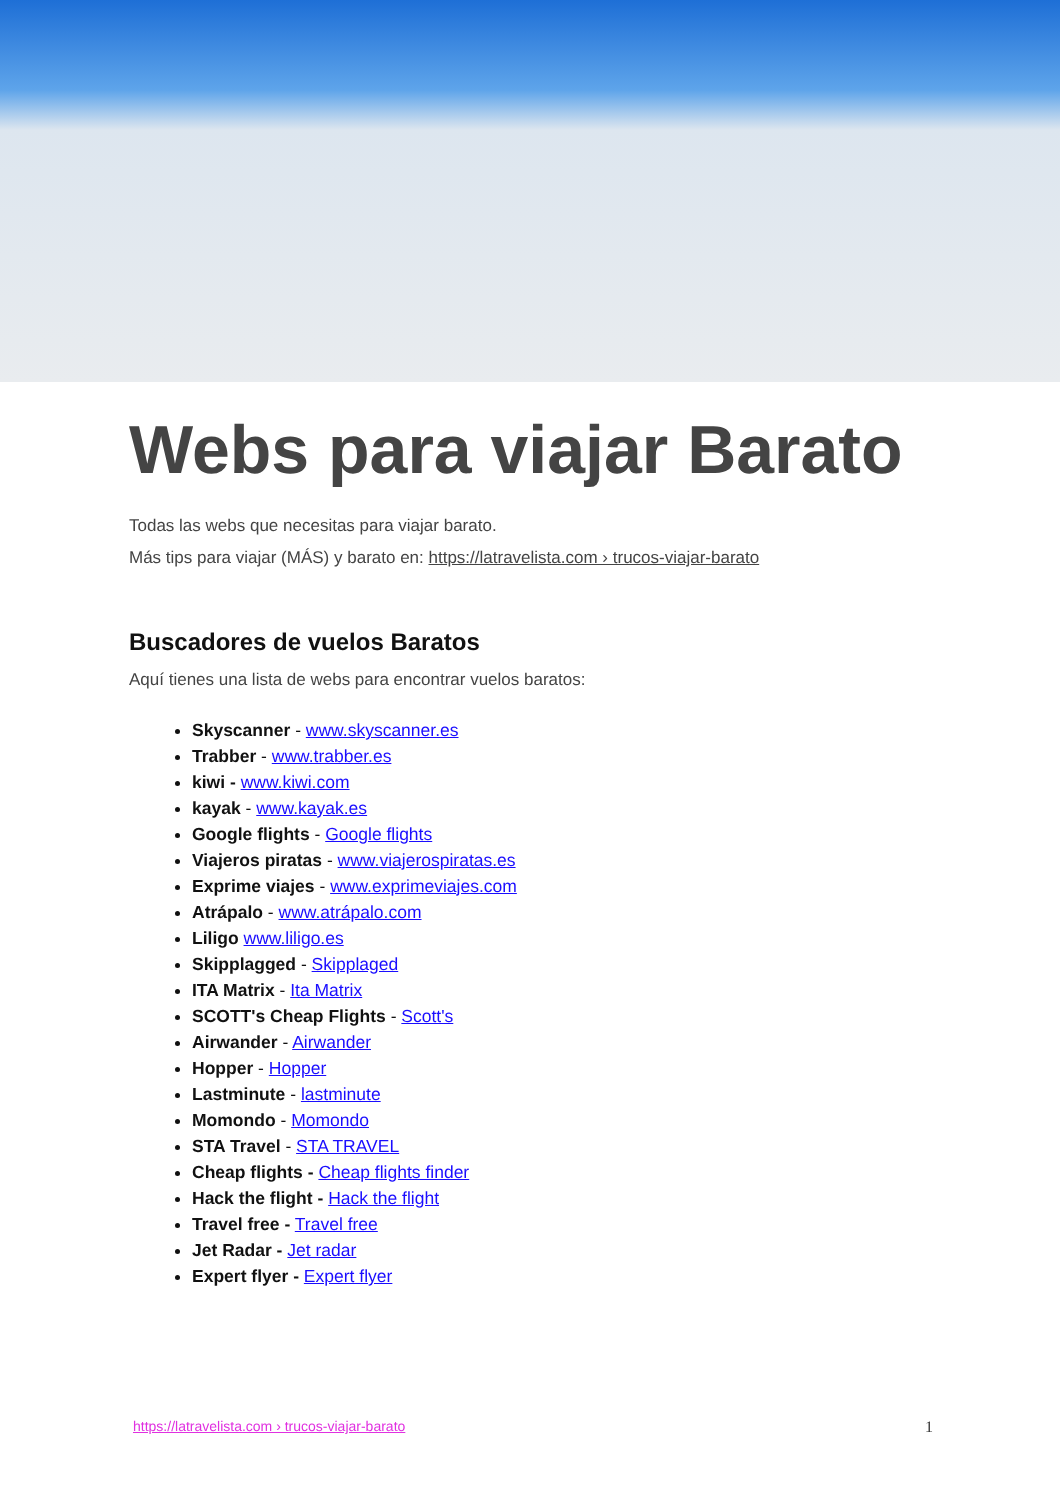Webs para viajar Barato
Todas las webs que necesitas para viajar barato.
Más tips para viajar (MÁS) y barato en: https://latravelista.com › trucos-viajar-barato
Buscadores de vuelos Baratos
Aquí tienes una lista de webs para encontrar vuelos baratos:
Skyscanner - www.skyscanner.es
Trabber - www.trabber.es
kiwi - www.kiwi.com
kayak - www.kayak.es
Google flights - Google flights
Viajeros piratas - www.viajerospiratas.es
Exprime viajes - www.exprimeviajes.com
Atrápalo - www.atrápalo.com
Liligo www.liligo.es
Skipplagged - Skipplaged
ITA Matrix - Ita Matrix
SCOTT's Cheap Flights - Scott's
Airwander - Airwander
Hopper - Hopper
Lastminute - lastminute
Momondo - Momondo
STA Travel - STA TRAVEL
Cheap flights - Cheap flights finder
Hack the flight - Hack the flight
Travel free - Travel free
Jet Radar - Jet radar
Expert flyer - Expert flyer
https://latravelista.com › trucos-viajar-barato 1